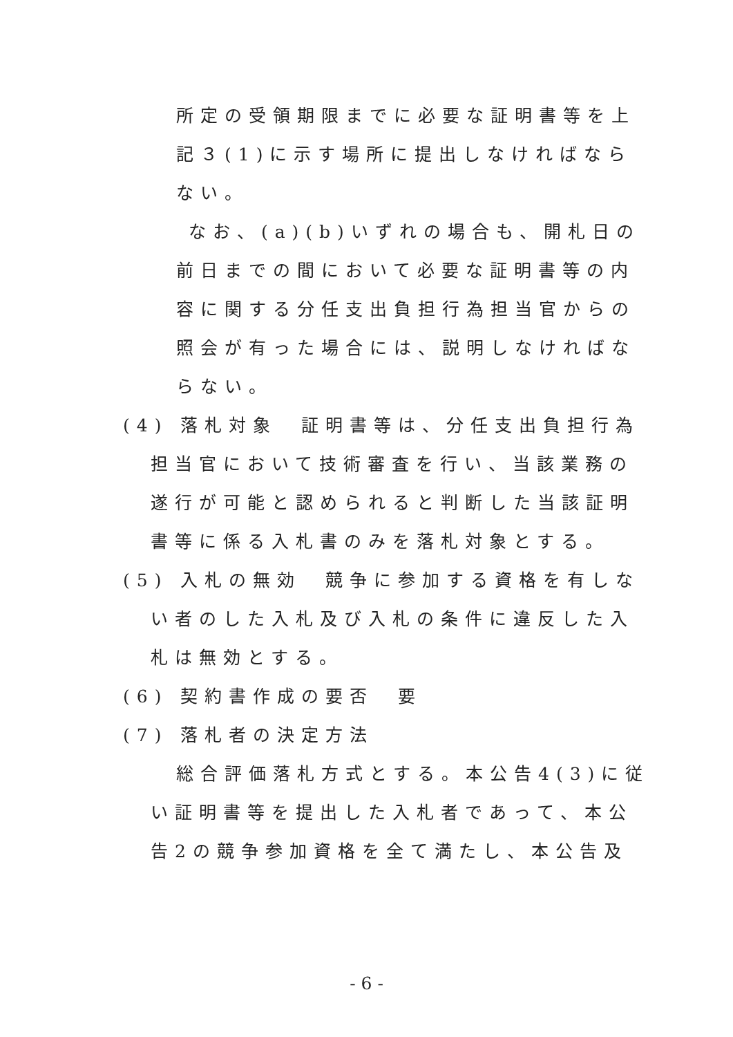所定の受領期限までに必要な証明書等を上
記３(1)に示す場所に提出しなければなら
ない。
なお、(a)(b)いずれの場合も、開札日の
前日までの間において必要な証明書等の内
容に関する分任支出負担行為担当官からの
照会が有った場合には、説明しなければな
らない。
(4) 落札対象　証明書等は、分任支出負担行為
担当官において技術審査を行い、当該業務の
遂行が可能と認められると判断した当該証明
書等に係る入札書のみを落札対象とする。
(5) 入札の無効　競争に参加する資格を有しな
い者のした入札及び入札の条件に違反した入
札は無効とする。
(6) 契約書作成の要否　要
(7) 落札者の決定方法
総合評価落札方式とする。本公告4(3)に従
い証明書等を提出した入札者であって、本公
告2の競争参加資格を全て満たし、本公告及
- 6 -